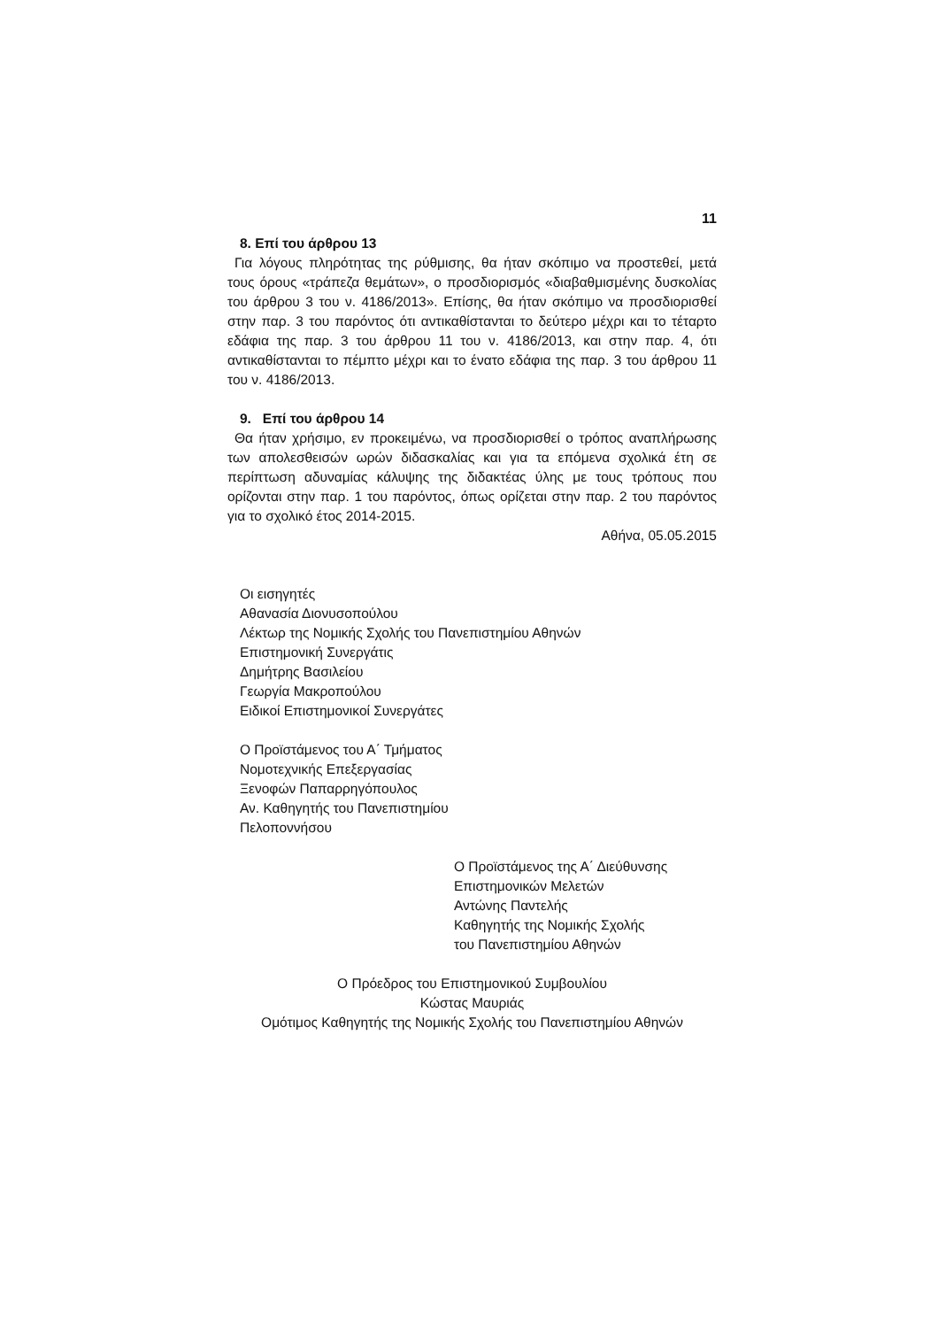11
8. Επί του άρθρου 13
Για λόγους πληρότητας της ρύθμισης, θα ήταν σκόπιμο να προστεθεί, μετά τους όρους «τράπεζα θεμάτων», ο προσδιορισμός «διαβαθμισμένης δυσκολίας του άρθρου 3 του ν. 4186/2013». Επίσης, θα ήταν σκόπιμο να προσδιορισθεί στην παρ. 3 του παρόντος ότι αντικαθίστανται το δεύτερο μέχρι και το τέταρτο εδάφια της παρ. 3 του άρθρου 11 του ν. 4186/2013, και στην παρ. 4, ότι αντικαθίστανται το πέμπτο μέχρι και το ένατο εδάφια της παρ. 3 του άρθρου 11 του ν. 4186/2013.
9. Επί του άρθρου 14
Θα ήταν χρήσιμο, εν προκειμένω, να προσδιορισθεί ο τρόπος αναπλήρωσης των απολεσθεισών ωρών διδασκαλίας και για τα επόμενα σχολικά έτη σε περίπτωση αδυναμίας κάλυψης της διδακτέας ύλης με τους τρόπους που ορίζονται στην παρ. 1 του παρόντος, όπως ορίζεται στην παρ. 2 του παρόντος για το σχολικό έτος 2014-2015.
Αθήνα, 05.05.2015
Οι εισηγητές
Αθανασία Διονυσοπούλου
Λέκτωρ της Νομικής Σχολής του Πανεπιστημίου Αθηνών
Επιστημονική Συνεργάτις
Δημήτρης Βασιλείου
Γεωργία Μακροπούλου
Ειδικοί Επιστημονικοί Συνεργάτες
Ο Προϊστάμενος του Α΄ Τμήματος
Νομοτεχνικής Επεξεργασίας
Ξενοφών Παπαρρηγόπουλος
Αν. Καθηγητής του Πανεπιστημίου
Πελοποννήσου
Ο Προϊστάμενος της Α΄ Διεύθυνσης
Επιστημονικών Μελετών
Αντώνης Παντελής
Καθηγητής της Νομικής Σχολής
του Πανεπιστημίου Αθηνών
Ο Πρόεδρος του Επιστημονικού Συμβουλίου
Κώστας Μαυριάς
Ομότιμος Καθηγητής της Νομικής Σχολής του Πανεπιστημίου Αθηνών